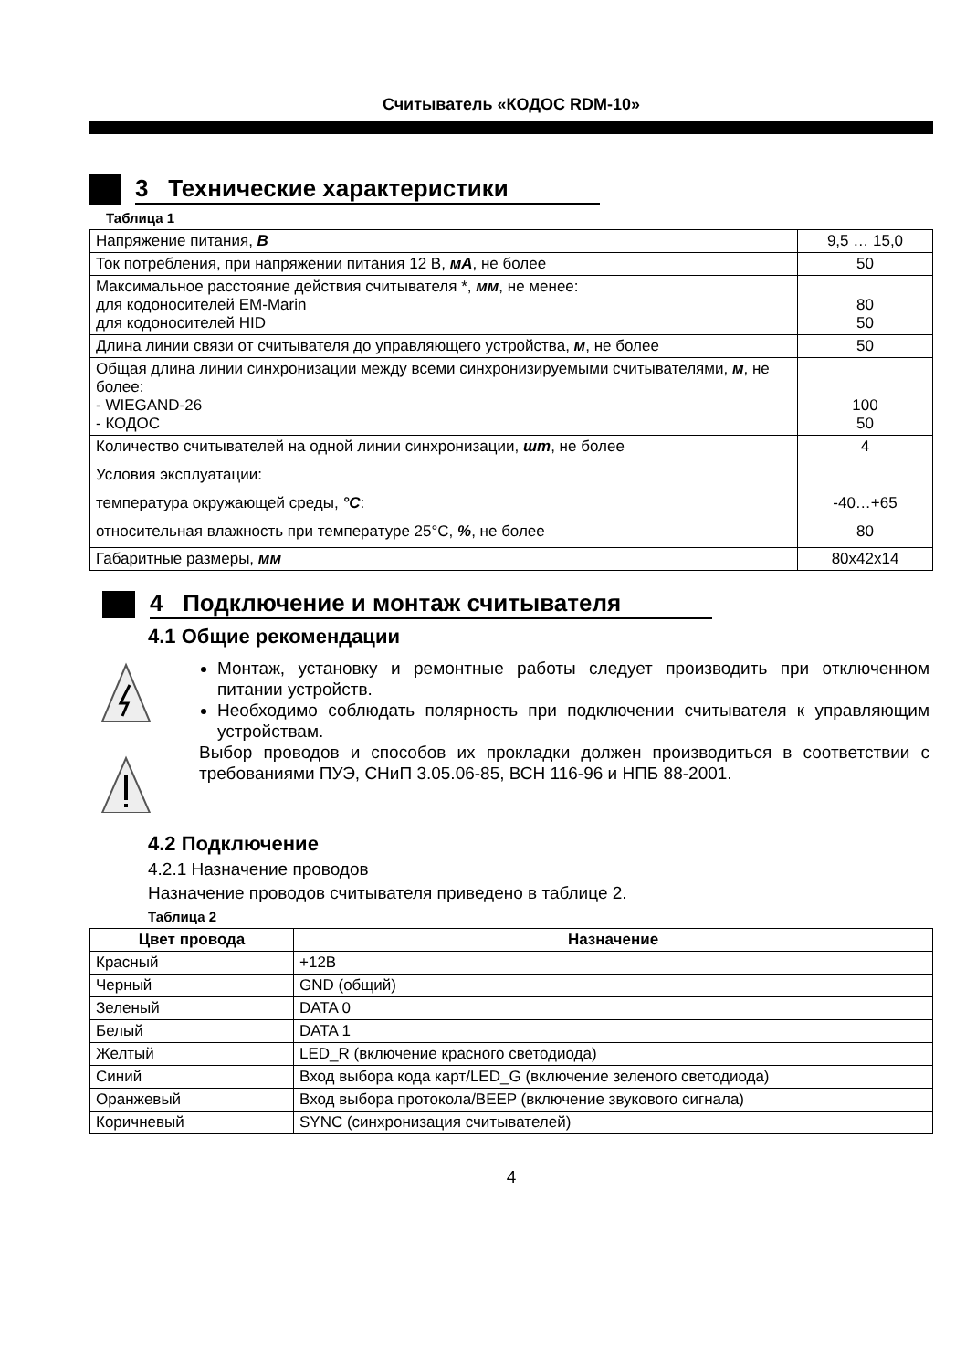Считыватель «КОДОС RDM-10»
3 Технические характеристики
Таблица 1
| Напряжение питания, В | 9,5 … 15,0 |
| Ток потребления, при напряжении питания 12 В, мА , не более | 50 |
| Максимальное расстояние действия считывателя *, мм , не менее: для кодоносителей EM-Marin для кодоносителей HID | 80 50 |
| Длина линии связи от считывателя до управляющего устройства, м , не более | 50 |
| Общая длина линии синхронизации между всеми синхронизируемыми считывателями, м , не более: - WIEGAND-26 - КОДОС | 100 50 |
| Количество считывателей на одной линии синхронизации, шт , не более | 4 |
| Условия эксплуатации: температура окружающей среды, °С : относительная влажность при температуре 25°С, % , не более | -40…+65 80 |
| Габаритные размеры, мм | 80x42x14 |
4 Подключение и монтаж считывателя
4.1 Общие рекомендации
Монтаж, установку и ремонтные работы следует производить при отключенном питании устройств.
Необходимо соблюдать полярность при подключении считывателя к управляющим устройствам.
Выбор проводов и способов их прокладки должен производиться в соответствии с требованиями ПУЭ, СНиП 3.05.06-85, ВСН 116-96 и НПБ 88-2001.
4.2 Подключение
4.2.1 Назначение проводов
Назначение проводов считывателя приведено в таблице 2.
Таблица 2
| Цвет провода | Назначение |
| --- | --- |
| Красный | +12В |
| Черный | GND (общий) |
| Зеленый | DATA 0 |
| Белый | DATA 1 |
| Желтый | LED_R (включение красного светодиода) |
| Синий | Вход выбора кода карт/LED_G (включение зеленого светодиода) |
| Оранжевый | Вход выбора протокола/BEEP (включение звукового сигнала) |
| Коричневый | SYNC (синхронизация считывателей) |
4